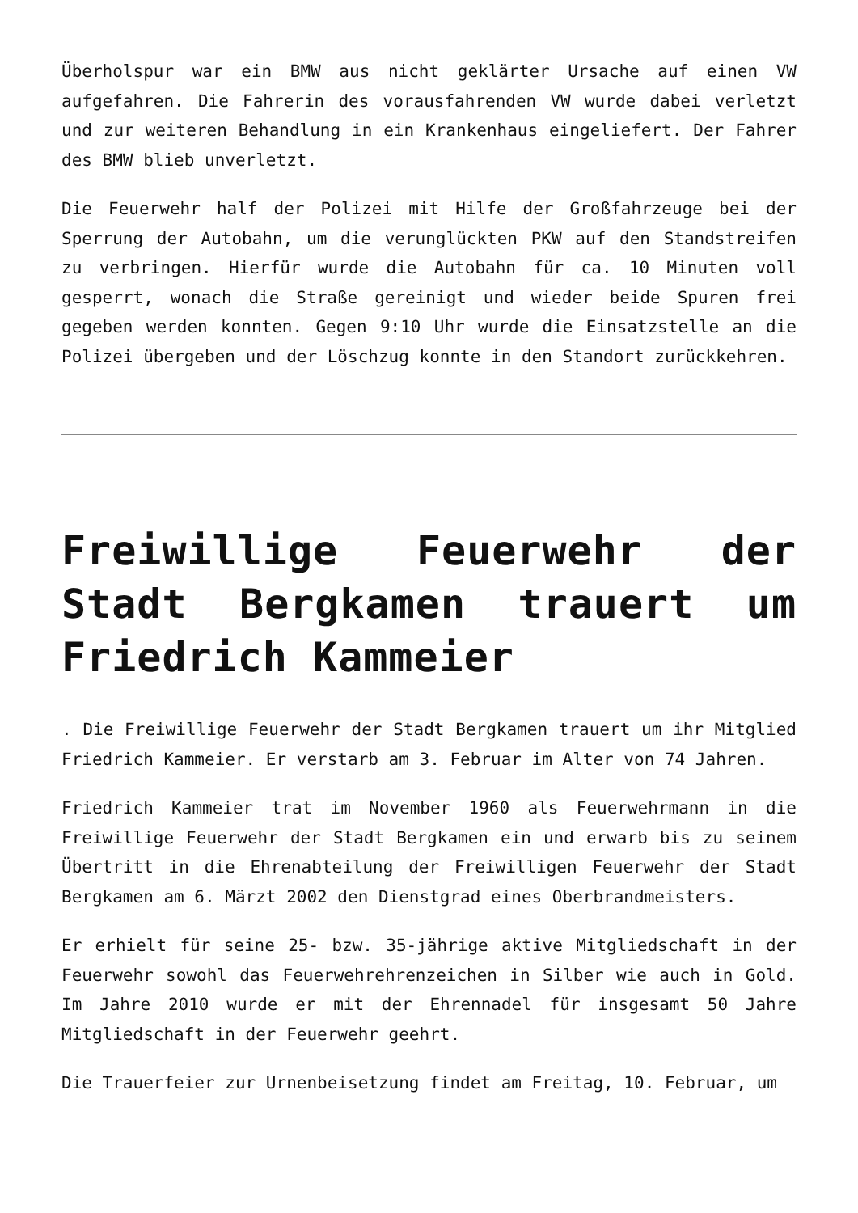Überholspur war ein BMW aus nicht geklärter Ursache auf einen VW aufgefahren. Die Fahrerin des vorausfahrenden VW wurde dabei verletzt und zur weiteren Behandlung in ein Krankenhaus eingeliefert. Der Fahrer des BMW blieb unverletzt.
Die Feuerwehr half der Polizei mit Hilfe der Großfahrzeuge bei der Sperrung der Autobahn, um die verunglückten PKW auf den Standstreifen zu verbringen. Hierfür wurde die Autobahn für ca. 10 Minuten voll gesperrt, wonach die Straße gereinigt und wieder beide Spuren frei gegeben werden konnten. Gegen 9:10 Uhr wurde die Einsatzstelle an die Polizei übergeben und der Löschzug konnte in den Standort zurückkehren.
Freiwillige Feuerwehr der Stadt Bergkamen trauert um Friedrich Kammeier
. Die Freiwillige Feuerwehr der Stadt Bergkamen trauert um ihr Mitglied Friedrich Kammeier. Er verstarb am 3. Februar im Alter von 74 Jahren.
Friedrich Kammeier trat im November 1960 als Feuerwehrmann in die Freiwillige Feuerwehr der Stadt Bergkamen ein und erwarb bis zu seinem Übertritt in die Ehrenabteilung der Freiwilligen Feuerwehr der Stadt Bergkamen am 6. Märzt 2002 den Dienstgrad eines Oberbrandmeisters.
Er erhielt für seine 25- bzw. 35-jährige aktive Mitgliedschaft in der Feuerwehr sowohl das Feuerwehrehrenzeichen in Silber wie auch in Gold. Im Jahre 2010 wurde er mit der Ehrennadel für insgesamt 50 Jahre Mitgliedschaft in der Feuerwehr geehrt.
Die Trauerfeier zur Urnenbeisetzung findet am Freitag, 10. Februar, um